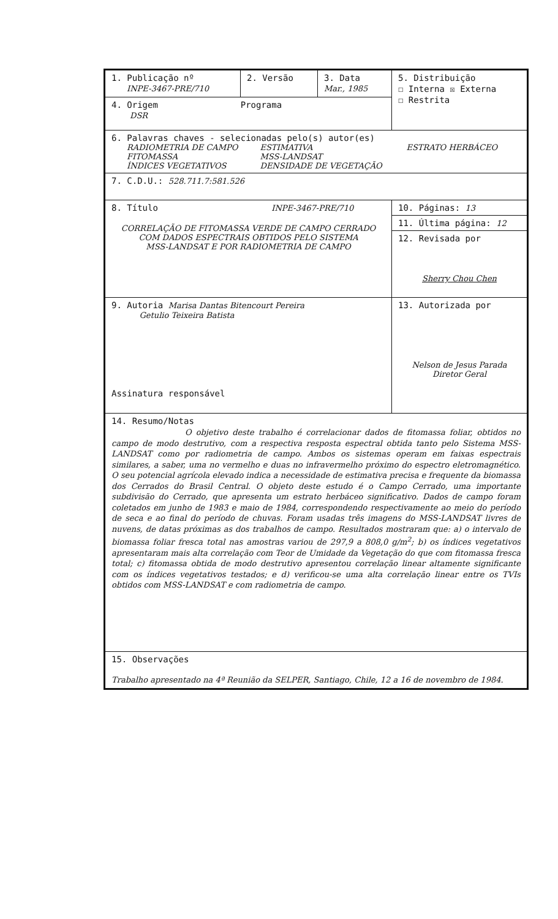| 1. Publicação nº INPE-3467-PRE/710 | 2. Versão | 3. Data Mar., 1985 | 5. Distribuição ☐ Interna ☒ Externa ☐ Restrita |
| 4. Origem Programa DSR | | | |
| 6. Palavras chaves - selecionadas pelo(s) autor(es) / RADIOMETRIA DE CAMPO FITOMASSA ÍNDICES VEGETATIVOS / ESTIMATIVA MSS-LANDSAT DENSIDADE DE VEGETAÇÃO / ESTRATO HERBÁCEO / | | | |
| 7. C.D.U.: 528.711.7:581.526 | | | |
| 8. Título INPE-3467-PRE/710 CORRELAÇÃO DE FITOMASSA VERDE DE CAMPO CERRADO COM DADOS ESPECTRAIS OBTIDOS PELO SISTEMA MSS-LANDSAT E POR RADIOMETRIA DE CAMPO | | | 10. Páginas: 13 |
| | | | 11. Última página: 12 |
| | | | 12. Revisada por Sherry Chou Chen |
| 9. Autoria Marisa Dantas Bitencourt Pereira Getulio Teixeira Batista Assinatura responsável | | | 13. Autorizada por Nelson de Jesus Parada Diretor Geral |
| 14. Resumo/Notas O objetivo deste trabalho é correlacionar dados de fitomassa foliar, obtidos no campo de modo destrutivo, com a respectiva resposta espectral obtida tanto pelo Sistema MSS-LANDSAT como por radiometria de campo. Ambos os sistemas operam em faixas espectrais similares, a saber, uma no vermelho e duas no infravermelho próximo do espectro eletromagnético. O seu potencial agrícola elevado indica a necessidade de estimativa precisa e frequente da biomassa dos Cerrados do Brasil Central. O objeto deste estudo é o Campo Cerrado, uma importante subdivisão do Cerrado, que apresenta um estrato herbáceo significativo. Dados de campo foram coletados em junho de 1983 e maio de 1984, correspondendo respectivamente ao meio do período de seca e ao final do período de chuvas. Foram usadas três imagens do MSS-LANDSAT livres de nuvens, de datas próximas as dos trabalhos de campo. Resultados mostraram que: a) o intervalo de biomassa foliar fresca total nas amostras variou de 297,9 a 808,0 g/m<sup>2</sup>; b) os índices vegetativos apresentaram mais alta correlação com Teor de Umidade da Vegetação do que com fitomassa fresca total; c) fitomassa obtida de modo destrutivo apresentou correlação linear altamente significante com os índices vegetativos testados; e d) verificou-se uma alta correlação linear entre os TVIs obtidos com MSS-LANDSAT e com radiometria de campo. | | | |
| 15. Observações Trabalho apresentado na 4ª Reunião da SELPER, Santiago, Chile, 12 a 16 de novembro de 1984. | | | |